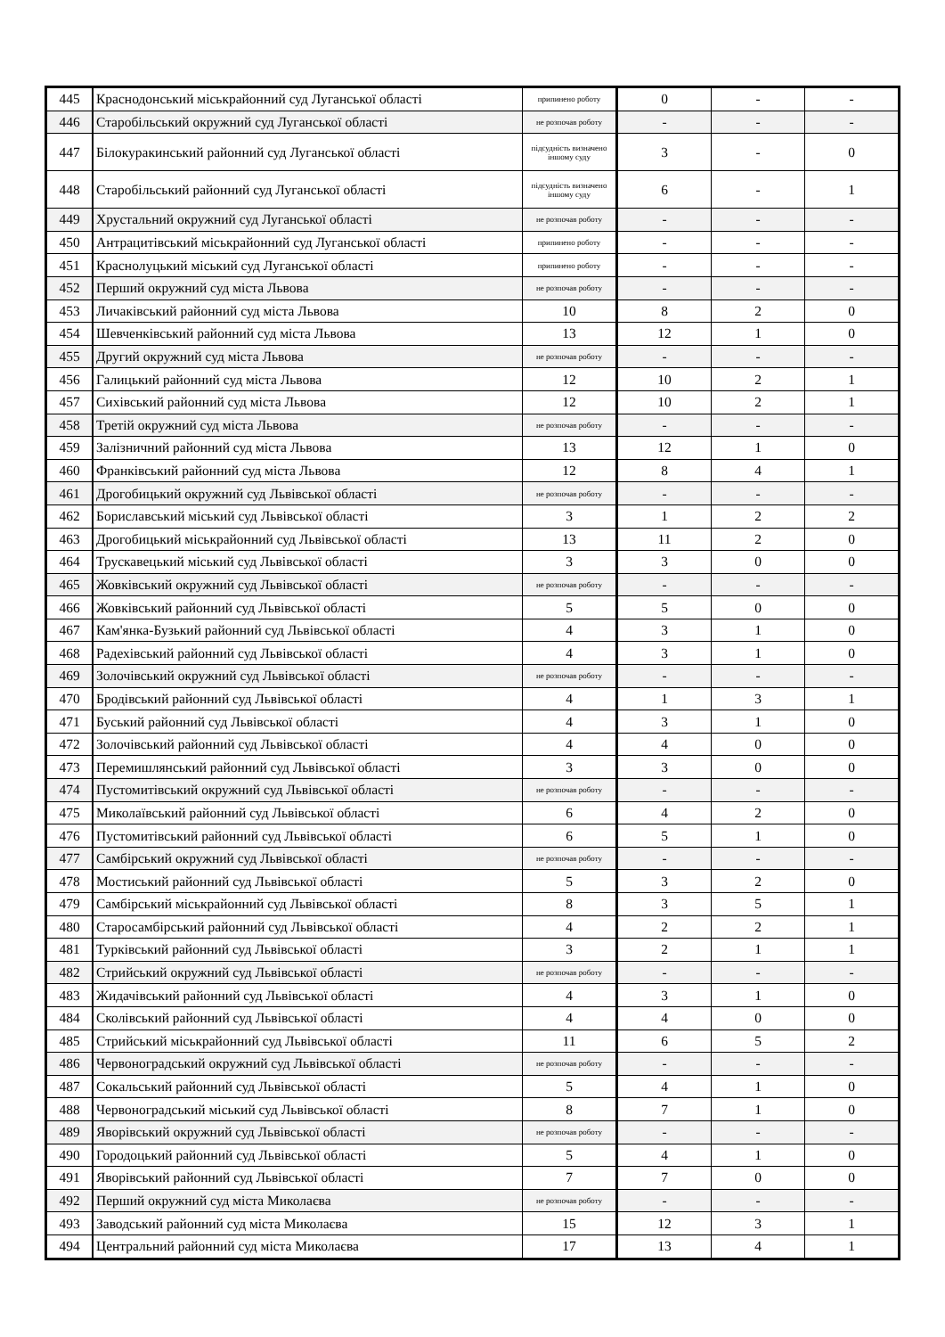| 445 | Краснодонський міськрайонний суд Луганської області | припинено роботу | 0 | - | - |
| 446 | Старобільський окружний суд Луганської області | не розпочав роботу | - | - | - |
| 447 | Білокуракинський районний суд Луганської області | підсудність визначено іншому суду | 3 | - | 0 |
| 448 | Старобільський районний суд Луганської області | підсудність визначено іншому суду | 6 | - | 1 |
| 449 | Хрустальний окружний суд Луганської області | не розпочав роботу | - | - | - |
| 450 | Антрацитівський міськрайонний суд Луганської області | припинено роботу | - | - | - |
| 451 | Краснолуцький міський суд Луганської області | припинено роботу | - | - | - |
| 452 | Перший окружний суд міста Львова | не розпочав роботу | - | - | - |
| 453 | Личаківський районний суд міста Львова | 10 | 8 | 2 | 0 |
| 454 | Шевченківський районний суд міста Львова | 13 | 12 | 1 | 0 |
| 455 | Другий окружний суд міста Львова | не розпочав роботу | - | - | - |
| 456 | Галицький районний суд міста Львова | 12 | 10 | 2 | 1 |
| 457 | Сихівський районний суд міста Львова | 12 | 10 | 2 | 1 |
| 458 | Третій окружний суд міста Львова | не розпочав роботу | - | - | - |
| 459 | Залізничний районний суд міста Львова | 13 | 12 | 1 | 0 |
| 460 | Франківський районний суд міста Львова | 12 | 8 | 4 | 1 |
| 461 | Дрогобицький окружний суд Львівської області | не розпочав роботу | - | - | - |
| 462 | Бориславський міський суд Львівської області | 3 | 1 | 2 | 2 |
| 463 | Дрогобицький міськрайонний суд Львівської області | 13 | 11 | 2 | 0 |
| 464 | Трускавецький міський суд Львівської області | 3 | 3 | 0 | 0 |
| 465 | Жовківський окружний суд Львівської області | не розпочав роботу | - | - | - |
| 466 | Жовківський районний суд Львівської області | 5 | 5 | 0 | 0 |
| 467 | Кам'янка-Бузький районний суд Львівської області | 4 | 3 | 1 | 0 |
| 468 | Радехівський районний суд Львівської області | 4 | 3 | 1 | 0 |
| 469 | Золочівський окружний суд Львівської області | не розпочав роботу | - | - | - |
| 470 | Бродівський районний суд Львівської області | 4 | 1 | 3 | 1 |
| 471 | Буський районний суд Львівської області | 4 | 3 | 1 | 0 |
| 472 | Золочівський районний суд Львівської області | 4 | 4 | 0 | 0 |
| 473 | Перемишлянський районний суд Львівської області | 3 | 3 | 0 | 0 |
| 474 | Пустомитівський окружний суд Львівської області | не розпочав роботу | - | - | - |
| 475 | Миколаївський районний суд Львівської області | 6 | 4 | 2 | 0 |
| 476 | Пустомитівський районний суд Львівської області | 6 | 5 | 1 | 0 |
| 477 | Самбірський окружний суд Львівської області | не розпочав роботу | - | - | - |
| 478 | Мостиський районний суд Львівської області | 5 | 3 | 2 | 0 |
| 479 | Самбірський міськрайонний суд Львівської області | 8 | 3 | 5 | 1 |
| 480 | Старосамбірський районний суд Львівської області | 4 | 2 | 2 | 1 |
| 481 | Турківський районний суд Львівської області | 3 | 2 | 1 | 1 |
| 482 | Стрийський окружний суд Львівської області | не розпочав роботу | - | - | - |
| 483 | Жидачівський районний суд Львівської області | 4 | 3 | 1 | 0 |
| 484 | Сколівський районний суд Львівської області | 4 | 4 | 0 | 0 |
| 485 | Стрийський міськрайонний суд Львівської області | 11 | 6 | 5 | 2 |
| 486 | Червоноградський окружний суд Львівської області | не розпочав роботу | - | - | - |
| 487 | Сокальський районний суд Львівської області | 5 | 4 | 1 | 0 |
| 488 | Червоноградський міський суд Львівської області | 8 | 7 | 1 | 0 |
| 489 | Яворівський окружний суд Львівської області | не розпочав роботу | - | - | - |
| 490 | Городоцький районний суд Львівської області | 5 | 4 | 1 | 0 |
| 491 | Яворівський районний суд Львівської області | 7 | 7 | 0 | 0 |
| 492 | Перший окружний суд міста Миколаєва | не розпочав роботу | - | - | - |
| 493 | Заводський районний суд міста Миколаєва | 15 | 12 | 3 | 1 |
| 494 | Центральний районний суд міста Миколаєва | 17 | 13 | 4 | 1 |